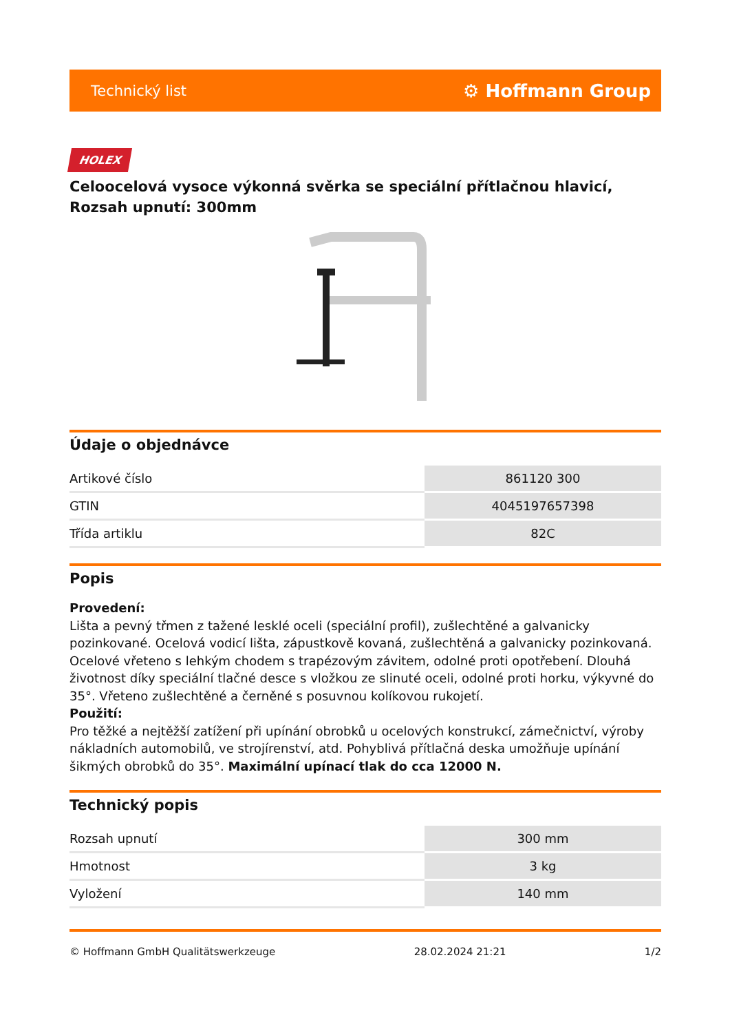Technický list ⚙ Hoffmann Group
HOLEX
Celoocelová vysoce výkonná svěrka se speciální přítlačnou hlavicí, Rozsah upnutí: 300mm
Údaje o objednávce
| Artikové číslo | 861120 300 |
| GTIN | 4045197657398 |
| Třída artiklu | 82C |
Popis
Provedení:
Lišta a pevný třmen z tažené lesklé oceli (speciální profil), zušlechtěné a galvanicky pozinkované. Ocelová vodicí lišta, zápustkově kovaná, zušlechtěná a galvanicky pozinkovaná. Ocelové vřeteno s lehkým chodem s trapézovým závitem, odolné proti opotřebení. Dlouhá životnost díky speciální tlačné desce s vložkou ze slinuté oceli, odolné proti horku, výkyvné do 35°. Vřeteno zušlechtěné a černěné s posuvnou kolíkovou rukojetí.
Použití:
Pro těžké a nejtěžší zatížení při upínání obrobků u ocelových konstrukcí, zámečnictví, výroby nákladních automobilů, ve strojírenství, atd. Pohyblivá přítlačná deska umožňuje upínání šikmých obrobků do 35°. Maximální upínací tlak do cca 12000 N.
Technický popis
| Rozsah upnutí | 300 mm |
| Hmotnost | 3 kg |
| Vyložení | 140 mm |
© Hoffmann GmbH Qualitätswerkzeuge 28.02.2024 21:21 1/2